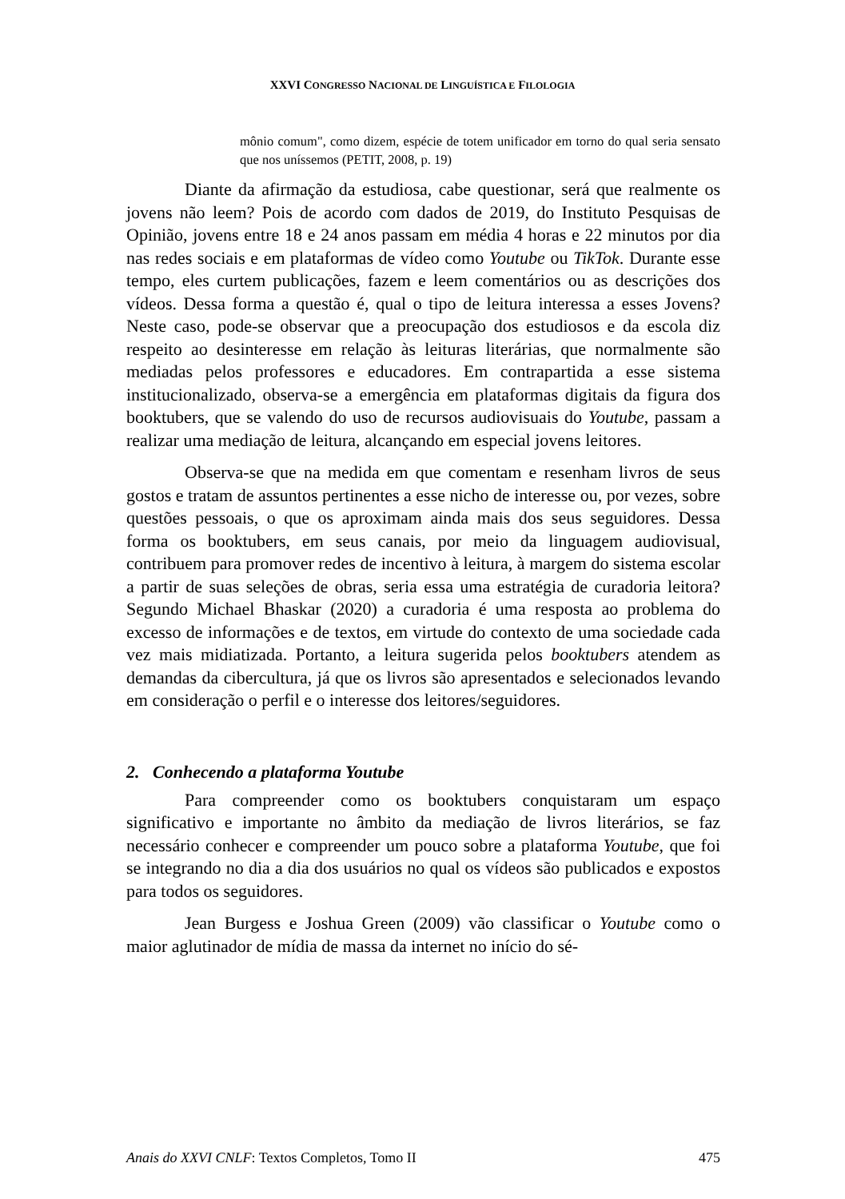XXVI CONGRESSO NACIONAL DE LINGUÍSTICA E FILOLOGIA
mônio comum", como dizem, espécie de totem unificador em torno do qual seria sensato que nos uníssemos (PETIT, 2008, p. 19)
Diante da afirmação da estudiosa, cabe questionar, será que realmente os jovens não leem? Pois de acordo com dados de 2019, do Instituto Pesquisas de Opinião, jovens entre 18 e 24 anos passam em média 4 horas e 22 minutos por dia nas redes sociais e em plataformas de vídeo como Youtube ou TikTok. Durante esse tempo, eles curtem publicações, fazem e leem comentários ou as descrições dos vídeos. Dessa forma a questão é, qual o tipo de leitura interessa a esses Jovens? Neste caso, pode-se observar que a preocupação dos estudiosos e da escola diz respeito ao desinteresse em relação às leituras literárias, que normalmente são mediadas pelos professores e educadores. Em contrapartida a esse sistema institucionalizado, observa-se a emergência em plataformas digitais da figura dos booktubers, que se valendo do uso de recursos audiovisuais do Youtube, passam a realizar uma mediação de leitura, alcançando em especial jovens leitores.
Observa-se que na medida em que comentam e resenham livros de seus gostos e tratam de assuntos pertinentes a esse nicho de interesse ou, por vezes, sobre questões pessoais, o que os aproximam ainda mais dos seus seguidores. Dessa forma os booktubers, em seus canais, por meio da linguagem audiovisual, contribuem para promover redes de incentivo à leitura, à margem do sistema escolar a partir de suas seleções de obras, seria essa uma estratégia de curadoria leitora? Segundo Michael Bhaskar (2020) a curadoria é uma resposta ao problema do excesso de informações e de textos, em virtude do contexto de uma sociedade cada vez mais midiatizada. Portanto, a leitura sugerida pelos booktubers atendem as demandas da cibercultura, já que os livros são apresentados e selecionados levando em consideração o perfil e o interesse dos leitores/seguidores.
2. Conhecendo a plataforma Youtube
Para compreender como os booktubers conquistaram um espaço significativo e importante no âmbito da mediação de livros literários, se faz necessário conhecer e compreender um pouco sobre a plataforma Youtube, que foi se integrando no dia a dia dos usuários no qual os vídeos são publicados e expostos para todos os seguidores.
Jean Burgess e Joshua Green (2009) vão classificar o Youtube como o maior aglutinador de mídia de massa da internet no início do sé-
Anais do XXVI CNLF: Textos Completos, Tomo II 475